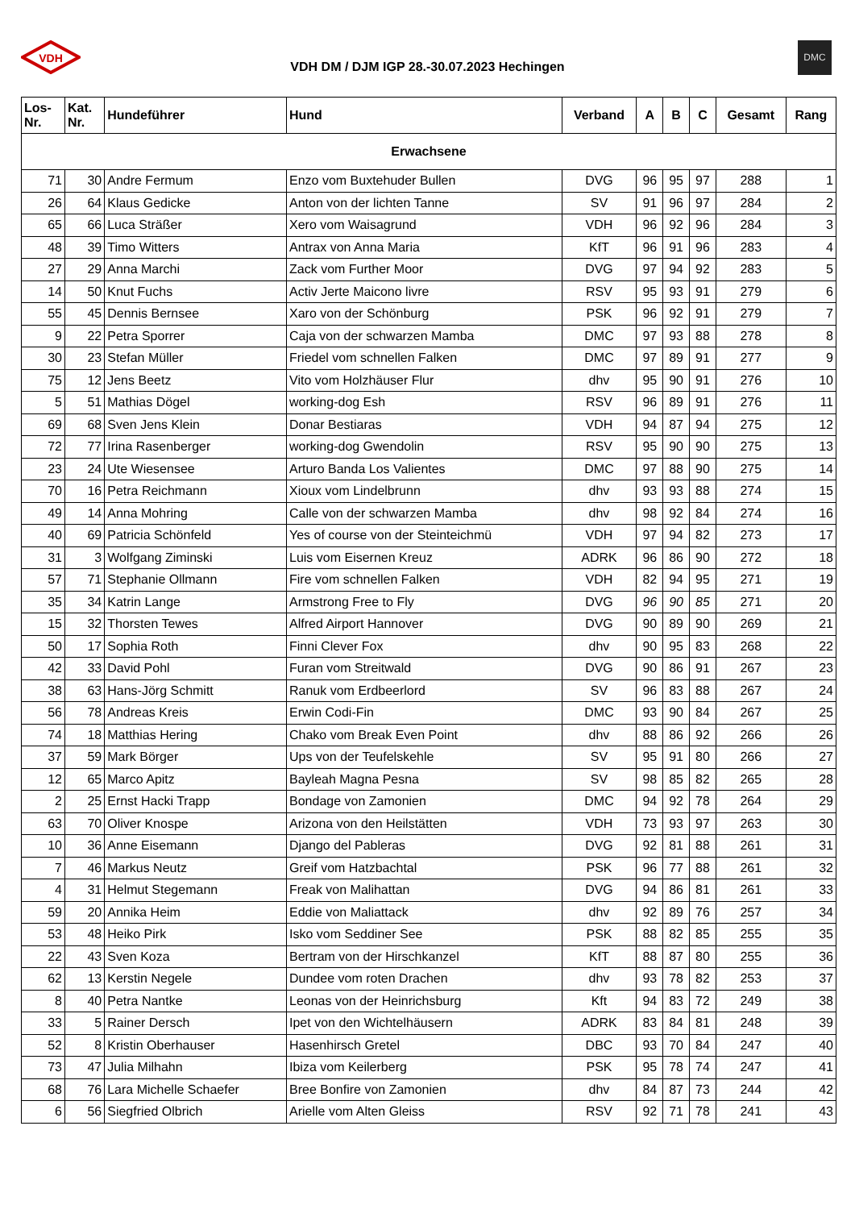VDH
VDH DM / DJM IGP 28.-30.07.2023 Hechingen
DMC
| Los- Nr. | Kat. Nr. | Hundeführer | Hund | Verband | A | B | C | Gesamt | Rang |
| --- | --- | --- | --- | --- | --- | --- | --- | --- | --- |
| Erwachsene | | | | | | | | | |
| 71 | 30 | Andre Fermum | Enzo vom Buxtehuder Bullen | DVG | 96 | 95 | 97 | 288 | 1 |
| 26 | 64 | Klaus Gedicke | Anton von der lichten Tanne | SV | 91 | 96 | 97 | 284 | 2 |
| 65 | 66 | Luca Sträßer | Xero vom Waisagrund | VDH | 96 | 92 | 96 | 284 | 3 |
| 48 | 39 | Timo Witters | Antrax von Anna Maria | KfT | 96 | 91 | 96 | 283 | 4 |
| 27 | 29 | Anna Marchi | Zack vom Further Moor | DVG | 97 | 94 | 92 | 283 | 5 |
| 14 | 50 | Knut Fuchs | Activ Jerte Maicono livre | RSV | 95 | 93 | 91 | 279 | 6 |
| 55 | 45 | Dennis Bernsee | Xaro von der Schönburg | PSK | 96 | 92 | 91 | 279 | 7 |
| 9 | 22 | Petra Sporrer | Caja von der schwarzen Mamba | DMC | 97 | 93 | 88 | 278 | 8 |
| 30 | 23 | Stefan Müller | Friedel vom schnellen Falken | DMC | 97 | 89 | 91 | 277 | 9 |
| 75 | 12 | Jens Beetz | Vito vom Holzhäuser Flur | dhv | 95 | 90 | 91 | 276 | 10 |
| 5 | 51 | Mathias Dögel | working-dog Esh | RSV | 96 | 89 | 91 | 276 | 11 |
| 69 | 68 | Sven Jens Klein | Donar Bestiaras | VDH | 94 | 87 | 94 | 275 | 12 |
| 72 | 77 | Irina Rasenberger | working-dog Gwendolin | RSV | 95 | 90 | 90 | 275 | 13 |
| 23 | 24 | Ute Wiesensee | Arturo Banda Los Valientes | DMC | 97 | 88 | 90 | 275 | 14 |
| 70 | 16 | Petra Reichmann | Xioux vom Lindelbrunn | dhv | 93 | 93 | 88 | 274 | 15 |
| 49 | 14 | Anna Mohring | Calle von der schwarzen Mamba | dhv | 98 | 92 | 84 | 274 | 16 |
| 40 | 69 | Patricia Schönfeld | Yes of course von der Steinteichmü | VDH | 97 | 94 | 82 | 273 | 17 |
| 31 | 3 | Wolfgang Ziminski | Luis vom Eisernen Kreuz | ADRK | 96 | 86 | 90 | 272 | 18 |
| 57 | 71 | Stephanie Ollmann | Fire vom schnellen Falken | VDH | 82 | 94 | 95 | 271 | 19 |
| 35 | 34 | Katrin Lange | Armstrong Free to Fly | DVG | 96 | 90 | 85 | 271 | 20 |
| 15 | 32 | Thorsten Tewes | Alfred Airport Hannover | DVG | 90 | 89 | 90 | 269 | 21 |
| 50 | 17 | Sophia Roth | Finni Clever Fox | dhv | 90 | 95 | 83 | 268 | 22 |
| 42 | 33 | David Pohl | Furan vom Streitwald | DVG | 90 | 86 | 91 | 267 | 23 |
| 38 | 63 | Hans-Jörg Schmitt | Ranuk vom Erdbeerlord | SV | 96 | 83 | 88 | 267 | 24 |
| 56 | 78 | Andreas Kreis | Erwin Codi-Fin | DMC | 93 | 90 | 84 | 267 | 25 |
| 74 | 18 | Matthias Hering | Chako vom Break Even Point | dhv | 88 | 86 | 92 | 266 | 26 |
| 37 | 59 | Mark Börger | Ups von der Teufelskehle | SV | 95 | 91 | 80 | 266 | 27 |
| 12 | 65 | Marco Apitz | Bayleah Magna Pesna | SV | 98 | 85 | 82 | 265 | 28 |
| 2 | 25 | Ernst Hacki Trapp | Bondage von Zamonien | DMC | 94 | 92 | 78 | 264 | 29 |
| 63 | 70 | Oliver Knospe | Arizona von den Heilstätten | VDH | 73 | 93 | 97 | 263 | 30 |
| 10 | 36 | Anne Eisemann | Django del Pableras | DVG | 92 | 81 | 88 | 261 | 31 |
| 7 | 46 | Markus Neutz | Greif vom Hatzbachtal | PSK | 96 | 77 | 88 | 261 | 32 |
| 4 | 31 | Helmut Stegemann | Freak von Malihattan | DVG | 94 | 86 | 81 | 261 | 33 |
| 59 | 20 | Annika Heim | Eddie von Maliattack | dhv | 92 | 89 | 76 | 257 | 34 |
| 53 | 48 | Heiko Pirk | Isko vom Seddiner See | PSK | 88 | 82 | 85 | 255 | 35 |
| 22 | 43 | Sven Koza | Bertram von der Hirschkanzel | KfT | 88 | 87 | 80 | 255 | 36 |
| 62 | 13 | Kerstin Negele | Dundee vom roten Drachen | dhv | 93 | 78 | 82 | 253 | 37 |
| 8 | 40 | Petra Nantke | Leonas von der Heinrichsburg | Kft | 94 | 83 | 72 | 249 | 38 |
| 33 | 5 | Rainer Dersch | Ipet von den Wichtelhäusern | ADRK | 83 | 84 | 81 | 248 | 39 |
| 52 | 8 | Kristin Oberhauser | Hasenhirsch Gretel | DBC | 93 | 70 | 84 | 247 | 40 |
| 73 | 47 | Julia Milhahn | Ibiza vom Keilerberg | PSK | 95 | 78 | 74 | 247 | 41 |
| 68 | 76 | Lara Michelle Schaefer | Bree Bonfire von Zamonien | dhv | 84 | 87 | 73 | 244 | 42 |
| 6 | 56 | Siegfried Olbrich | Arielle vom Alten Gleiss | RSV | 92 | 71 | 78 | 241 | 43 |